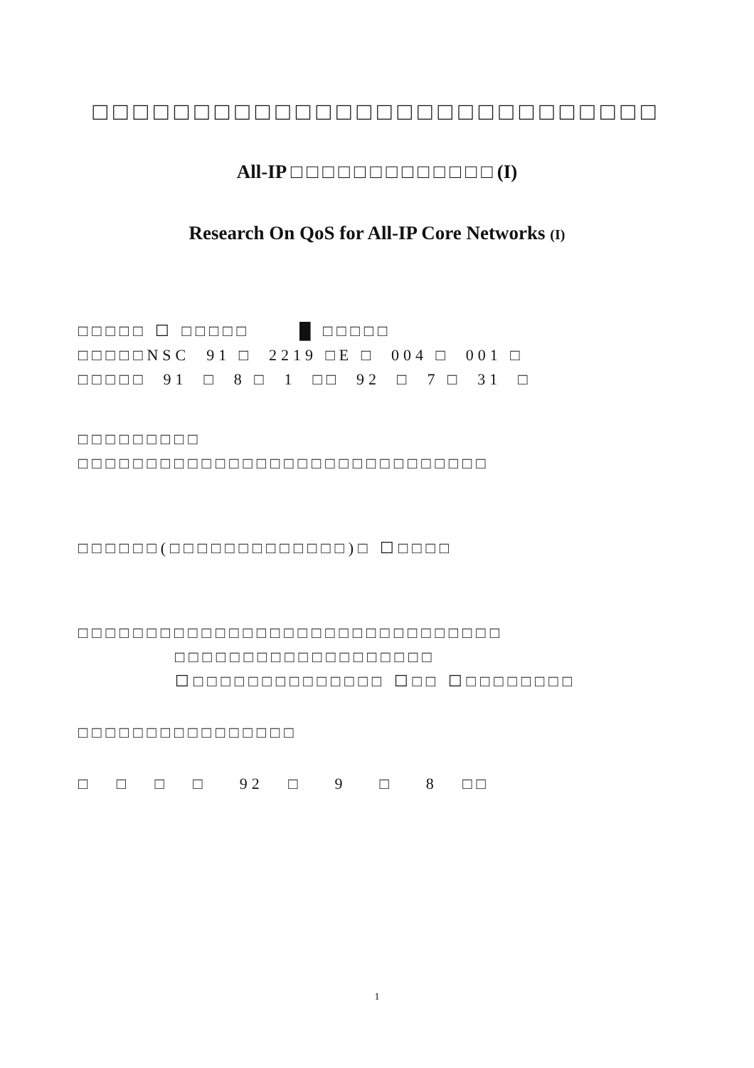□□□□□□□□□□□□□□□□□□□□□□□□□□□□
All-IP □□□□□□□□□□□□□(I)
Research On QoS for All-IP Core Networks (I)
□□□□□ ☐ □□□□□ █ □□□□□
□□□□□NSC 91 □ 2219 □E □ 004 □ 001 □
□□□□□ 91 □ 8 □ 1 □□ 92 □ 7 □ 31 □
□□□□□□□□□
□□□□□□□□□□□□□□□□□□□□□□□□□□□□□□
□□□□□□(□□□□□□□□□□□□□)□ ☐□□□□
□□□□□□□□□□□□□□□□□□□□□□□□□□□□□□□
□□□□□□□□□□□□□□□□□□□
☐□□□□□□□□□□□□□□ ☐□□ ☐□□□□□□□□
□□□□□□□□□□□□□□□□
□ □ □ □ 92 □ 9 □ 8 □□
1